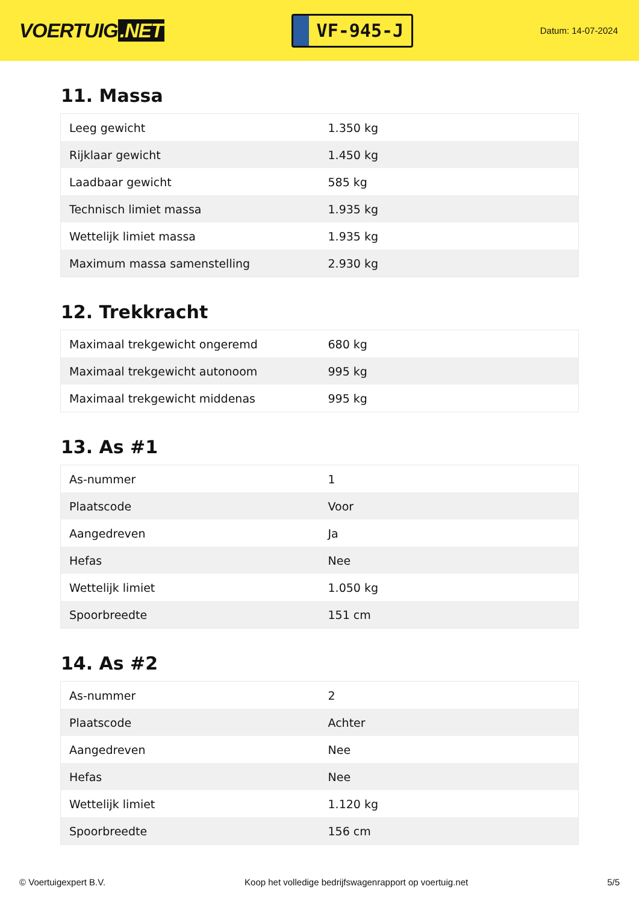VOERTUIG.NET
VF-945-J
Datum: 14-07-2024
11. Massa
| Leeg gewicht | 1.350 kg |
| Rijklaar gewicht | 1.450 kg |
| Laadbaar gewicht | 585 kg |
| Technisch limiet massa | 1.935 kg |
| Wettelijk limiet massa | 1.935 kg |
| Maximum massa samenstelling | 2.930 kg |
12. Trekkracht
| Maximaal trekgewicht ongeremd | 680 kg |
| Maximaal trekgewicht autonoom | 995 kg |
| Maximaal trekgewicht middenas | 995 kg |
13. As #1
| As-nummer | 1 |
| Plaatscode | Voor |
| Aangedreven | Ja |
| Hefas | Nee |
| Wettelijk limiet | 1.050 kg |
| Spoorbreedte | 151 cm |
14. As #2
| As-nummer | 2 |
| Plaatscode | Achter |
| Aangedreven | Nee |
| Hefas | Nee |
| Wettelijk limiet | 1.120 kg |
| Spoorbreedte | 156 cm |
© Voertuigexpert B.V. Koop het volledige bedrijfswagenrapport op voertuig.net 5/5